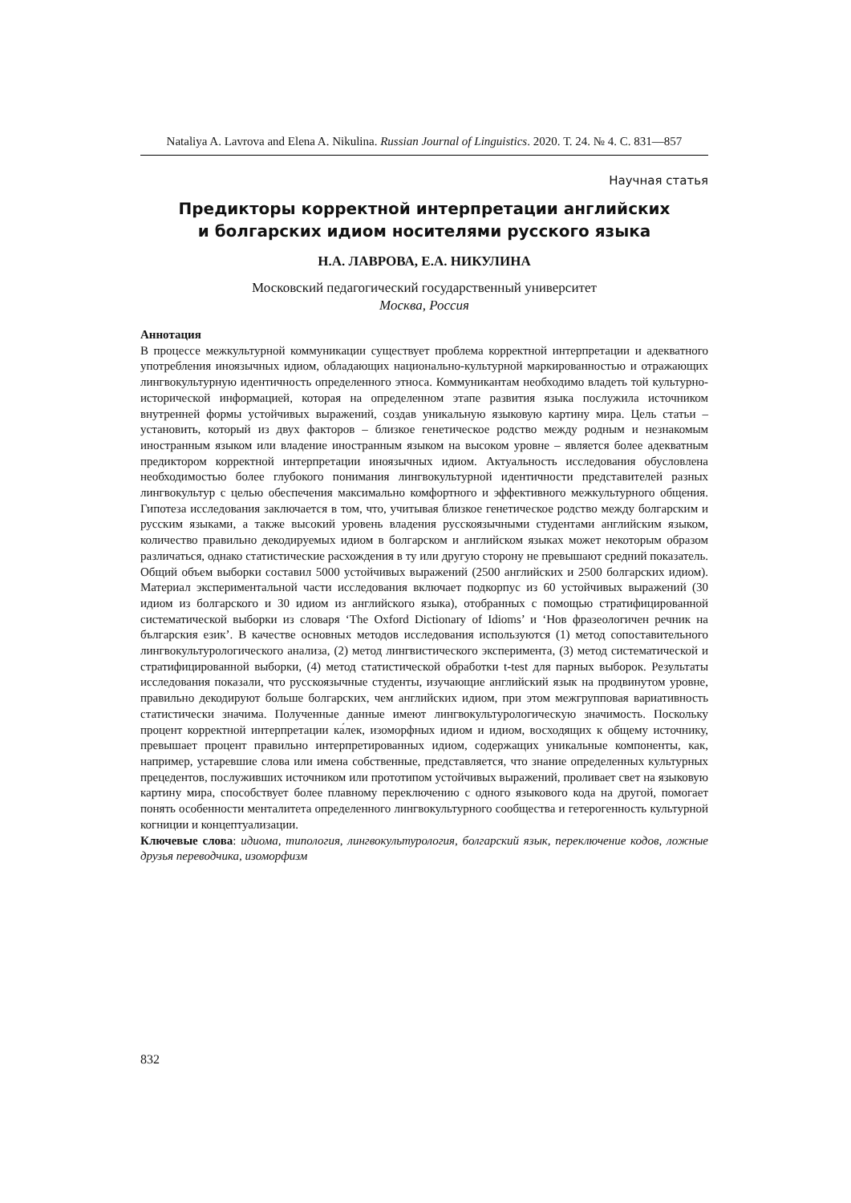Nataliya A. Lavrova and Elena A. Nikulina. Russian Journal of Linguistics. 2020. Т. 24. № 4. С. 831—857
Научная статья
Предикторы корректной интерпретации английских
и болгарских идиом носителями русского языка
Н.А. ЛАВРОВА, Е.А. НИКУЛИНА
Московский педагогический государственный университет
Москва, Россия
Аннотация
В процессе межкультурной коммуникации существует проблема корректной интерпретации и адекватного употребления иноязычных идиом, обладающих национально-культурной маркированностью и отражающих лингвокультурную идентичность определенного этноса. Коммуникантам необходимо владеть той культурно-исторической информацией, которая на определенном этапе развития языка послужила источником внутренней формы устойчивых выражений, создав уникальную языковую картину мира. Цель статьи – установить, который из двух факторов – близкое генетическое родство между родным и незнакомым иностранным языком или владение иностранным языком на высоком уровне – является более адекватным предиктором корректной интерпретации иноязычных идиом. Актуальность исследования обусловлена необходимостью более глубокого понимания лингвокультурной идентичности представителей разных лингвокультур с целью обеспечения максимально комфортного и эффективного межкультурного общения. Гипотеза исследования заключается в том, что, учитывая близкое генетическое родство между болгарским и русским языками, а также высокий уровень владения русскоязычными студентами английским языком, количество правильно декодируемых идиом в болгарском и английском языках может некоторым образом различаться, однако статистические расхождения в ту или другую сторону не превышают средний показатель. Общий объем выборки составил 5000 устойчивых выражений (2500 английских и 2500 болгарских идиом). Материал экспериментальной части исследования включает подкорпус из 60 устойчивых выражений (30 идиом из болгарского и 30 идиом из английского языка), отобранных с помощью стратифицированной систематической выборки из словаря ‘The Oxford Dictionary of Idioms’ и ‘Нов фразеологичен речник на българския език’. В качестве основных методов исследования используются (1) метод сопоставительного лингвокультурологического анализа, (2) метод лингвистического эксперимента, (3) метод систематической и стратифицированной выборки, (4) метод статистической обработки t-test для парных выборок. Результаты исследования показали, что русскоязычные студенты, изучающие английский язык на продвинутом уровне, правильно декодируют больше болгарских, чем английских идиом, при этом межгрупповая вариативность статистически значима. Полученные данные имеют лингвокультурологическую значимость. Поскольку процент корректной интерпретации ка́лек, изоморфных идиом и идиом, восходящих к общему источнику, превышает процент правильно интерпретированных идиом, содержащих уникальные компоненты, как, например, устаревшие слова или имена собственные, представляется, что знание определенных культурных прецедентов, послуживших источником или прототипом устойчивых выражений, проливает свет на языковую картину мира, способствует более плавному переключению с одного языкового кода на другой, помогает понять особенности менталитета определенного лингвокультурного сообщества и гетерогенность культурной когниции и концептуализации.
Ключевые слова: идиома, типология, лингвокультурология, болгарский язык, переключение кодов, ложные друзья переводчика, изоморфизм
832